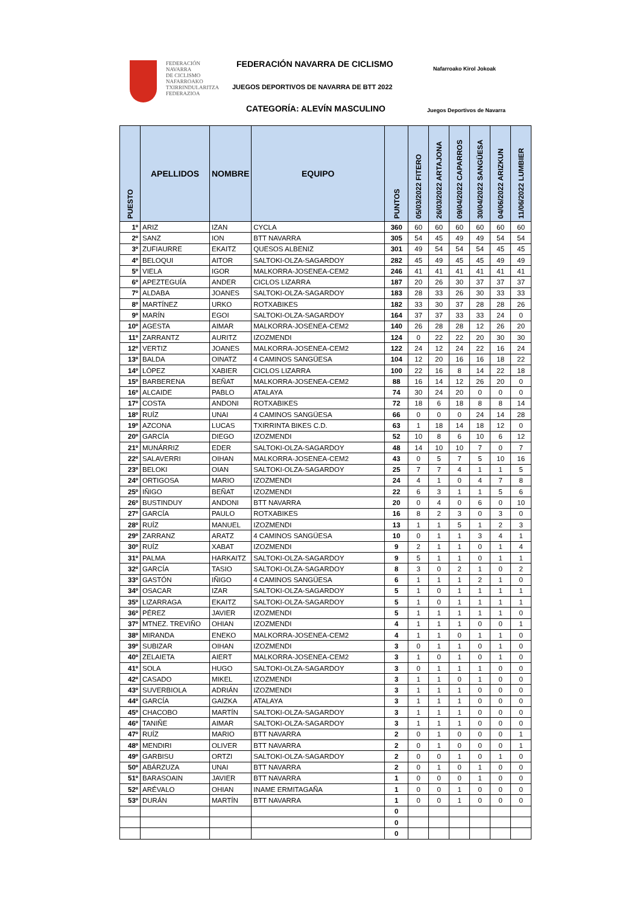FEDERACIÓN
NAVARRA
DE CICLISMO
NAFARROAKO
TXIRRINDULARITZA
FEDERAZIOA
FEDERACIÓN NAVARRA DE CICLISMO
JUEGOS DEPORTIVOS DE NAVARRA DE BTT 2022
CATEGORÍA: ALEVÍN MASCULINO
Nafarroako Kirol Jokoak
Juegos Deportivos de Navarra
| PUESTO | APELLIDOS | NOMBRE | EQUIPO | PUNTOS | 05/03/2022 FITERO | 26/03/2022 ARTAJONA | 09/04/2022 CAPARROS | 30/04/2022 SANGÜESA | 04/06/2022 ARIZKUN | 11/06/2022 LUMBIER |
| --- | --- | --- | --- | --- | --- | --- | --- | --- | --- | --- |
| 1º | ARIZ | IZAN | CYCLA | 360 | 60 | 60 | 60 | 60 | 60 | 60 |
| 2º | SANZ | ION | BTT NAVARRA | 305 | 54 | 45 | 49 | 49 | 54 | 54 |
| 3º | ZUFIAURRE | EKAITZ | QUESOS ALBENIZ | 301 | 49 | 54 | 54 | 54 | 45 | 45 |
| 4º | BELOQUI | AITOR | SALTOKI-OLZA-SAGARDOY | 282 | 45 | 49 | 45 | 45 | 49 | 49 |
| 5º | VIELA | IGOR | MALKORRA-JOSENEA-CEM2 | 246 | 41 | 41 | 41 | 41 | 41 | 41 |
| 6º | APEZTEGUÍA | ANDER | CICLOS LIZARRA | 187 | 20 | 26 | 30 | 37 | 37 | 37 |
| 7º | ALDABA | JOANES | SALTOKI-OLZA-SAGARDOY | 183 | 28 | 33 | 26 | 30 | 33 | 33 |
| 8º | MARTÍNEZ | URKO | ROTXABIKES | 182 | 33 | 30 | 37 | 28 | 28 | 26 |
| 9º | MARÍN | EGOI | SALTOKI-OLZA-SAGARDOY | 164 | 37 | 37 | 33 | 33 | 24 | 0 |
| 10º | AGESTA | AIMAR | MALKORRA-JOSENEA-CEM2 | 140 | 26 | 28 | 28 | 12 | 26 | 20 |
| 11º | ZARRANTZ | AURITZ | IZOZMENDI | 124 | 0 | 22 | 22 | 20 | 30 | 30 |
| 12º | VERTIZ | JOANES | MALKORRA-JOSENEA-CEM2 | 122 | 24 | 12 | 24 | 22 | 16 | 24 |
| 13º | BALDA | OINATZ | 4 CAMINOS SANGÜESA | 104 | 12 | 20 | 16 | 16 | 18 | 22 |
| 14º | LÓPEZ | XABIER | CICLOS LIZARRA | 100 | 22 | 16 | 8 | 14 | 22 | 18 |
| 15º | BARBERENA | BEÑAT | MALKORRA-JOSENEA-CEM2 | 88 | 16 | 14 | 12 | 26 | 20 | 0 |
| 16º | ALCAIDE | PABLO | ATALAYA | 74 | 30 | 24 | 20 | 0 | 0 | 0 |
| 17º | COSTA | ANDONI | ROTXABIKES | 72 | 18 | 6 | 18 | 8 | 8 | 14 |
| 18º | RUÍZ | UNAI | 4 CAMINOS SANGÜESA | 66 | 0 | 0 | 0 | 24 | 14 | 28 |
| 19º | AZCONA | LUCAS | TXIRRINTA BIKES C.D. | 63 | 1 | 18 | 14 | 18 | 12 | 0 |
| 20º | GARCÍA | DIEGO | IZOZMENDI | 52 | 10 | 8 | 6 | 10 | 6 | 12 |
| 21º | MUNÁRRIZ | EDER | SALTOKI-OLZA-SAGARDOY | 48 | 14 | 10 | 10 | 7 | 0 | 7 |
| 22º | SALAVERRI | OIHAN | MALKORRA-JOSENEA-CEM2 | 43 | 0 | 5 | 7 | 5 | 10 | 16 |
| 23º | BELOKI | OIAN | SALTOKI-OLZA-SAGARDOY | 25 | 7 | 7 | 4 | 1 | 1 | 5 |
| 24º | ORTIGOSA | MARIO | IZOZMENDI | 24 | 4 | 1 | 0 | 4 | 7 | 8 |
| 25º | IÑIGO | BEÑAT | IZOZMENDI | 22 | 6 | 3 | 1 | 1 | 5 | 6 |
| 26º | BUSTINDUY | ANDONI | BTT NAVARRA | 20 | 0 | 4 | 0 | 6 | 0 | 10 |
| 27º | GARCÍA | PAULO | ROTXABIKES | 16 | 8 | 2 | 3 | 0 | 3 | 0 |
| 28º | RUÍZ | MANUEL | IZOZMENDI | 13 | 1 | 1 | 5 | 1 | 2 | 3 |
| 29º | ZARRANZ | ARATZ | 4 CAMINOS SANGÜESA | 10 | 0 | 1 | 1 | 3 | 4 | 1 |
| 30º | RUÍZ | XABAT | IZOZMENDI | 9 | 2 | 1 | 1 | 0 | 1 | 4 |
| 31º | PALMA | HARKAITZ | SALTOKI-OLZA-SAGARDOY | 9 | 5 | 1 | 1 | 0 | 1 | 1 |
| 32º | GARCÍA | TASIO | SALTOKI-OLZA-SAGARDOY | 8 | 3 | 0 | 2 | 1 | 0 | 2 |
| 33º | GASTÓN | IÑIGO | 4 CAMINOS SANGÜESA | 6 | 1 | 1 | 1 | 2 | 1 | 0 |
| 34º | OSACAR | IZAR | SALTOKI-OLZA-SAGARDOY | 5 | 1 | 0 | 1 | 1 | 1 | 1 |
| 35º | LIZARRAGA | EKAITZ | SALTOKI-OLZA-SAGARDOY | 5 | 1 | 0 | 1 | 1 | 1 | 1 |
| 36º | PÉREZ | JAVIER | IZOZMENDI | 5 | 1 | 1 | 1 | 1 | 1 | 0 |
| 37º | MTNEZ. TREVIÑO | OHIAN | IZOZMENDI | 4 | 1 | 1 | 1 | 0 | 0 | 1 |
| 38º | MIRANDA | ENEKO | MALKORRA-JOSENEA-CEM2 | 4 | 1 | 1 | 0 | 1 | 1 | 0 |
| 39º | SUBIZAR | OIHAN | IZOZMENDI | 3 | 0 | 1 | 1 | 0 | 1 | 0 |
| 40º | ZELAIETA | AIERT | MALKORRA-JOSENEA-CEM2 | 3 | 1 | 0 | 1 | 0 | 1 | 0 |
| 41º | SOLA | HUGO | SALTOKI-OLZA-SAGARDOY | 3 | 0 | 1 | 1 | 1 | 0 | 0 |
| 42º | CASADO | MIKEL | IZOZMENDI | 3 | 1 | 1 | 0 | 1 | 0 | 0 |
| 43º | SUVERBIOLA | ADRIÁN | IZOZMENDI | 3 | 1 | 1 | 1 | 0 | 0 | 0 |
| 44º | GARCÍA | GAIZKA | ATALAYA | 3 | 1 | 1 | 1 | 0 | 0 | 0 |
| 45º | CHACOBO | MARTÍN | SALTOKI-OLZA-SAGARDOY | 3 | 1 | 1 | 1 | 0 | 0 | 0 |
| 46º | TANIÑE | AIMAR | SALTOKI-OLZA-SAGARDOY | 3 | 1 | 1 | 1 | 0 | 0 | 0 |
| 47º | RUÍZ | MARIO | BTT NAVARRA | 2 | 0 | 1 | 0 | 0 | 0 | 1 |
| 48º | MENDIRI | OLIVER | BTT NAVARRA | 2 | 0 | 1 | 0 | 0 | 0 | 1 |
| 49º | GARBISU | ORTZI | SALTOKI-OLZA-SAGARDOY | 2 | 0 | 0 | 1 | 0 | 1 | 0 |
| 50º | ABÁRZUZA | UNAI | BTT NAVARRA | 2 | 0 | 1 | 0 | 1 | 0 | 0 |
| 51º | BARASOAIN | JAVIER | BTT NAVARRA | 1 | 0 | 0 | 0 | 1 | 0 | 0 |
| 52º | ARÉVALO | OHIAN | INAME ERMITAGAÑA | 1 | 0 | 0 | 1 | 0 | 0 | 0 |
| 53º | DURÁN | MARTÍN | BTT NAVARRA | 1 | 0 | 0 | 1 | 0 | 0 | 0 |
| | | | | 0 | | | | | | |
| | | | | 0 | | | | | | |
| | | | | 0 | | | | | | |